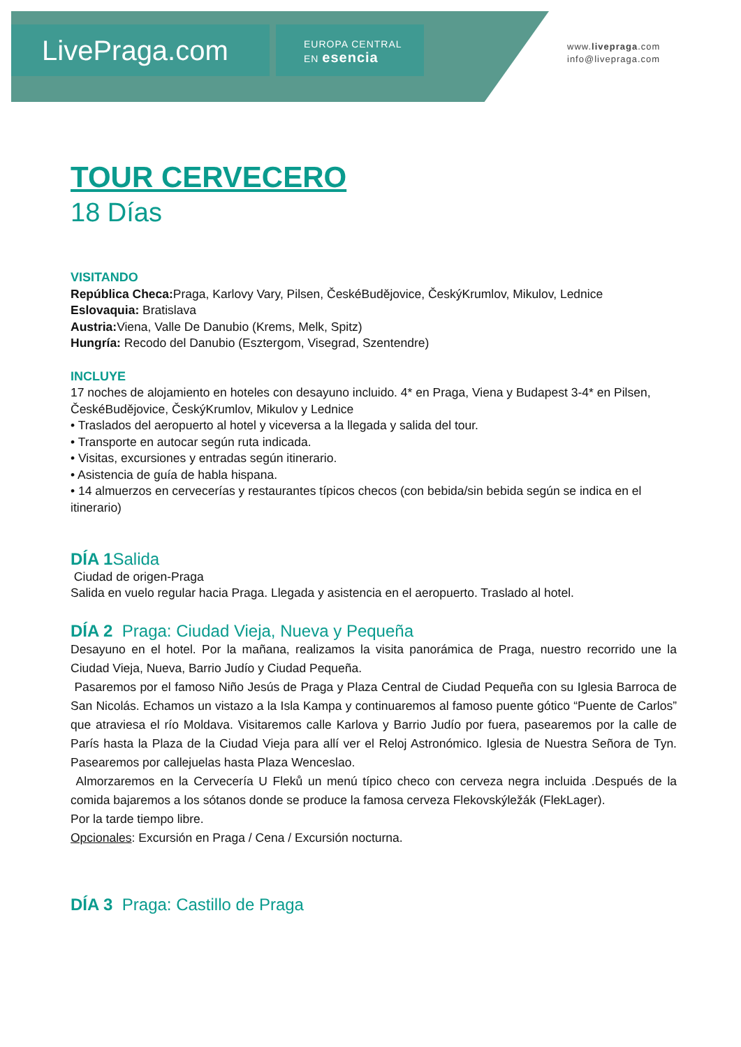LivePraga.com
EUROPA CENTRAL
EN esencia
www.livepraga.com
info@livepraga.com
TOUR CERVECERO
18 Días
VISITANDO
República Checa: Praga, Karlovy Vary, Pilsen, ČeskéBudějovice, ČeskýKrumlov, Mikulov, Lednice
Eslovaquia: Bratislava
Austria: Viena, Valle De Danubio (Krems, Melk, Spitz)
Hungría: Recodo del Danubio (Esztergom, Visegrad, Szentendre)
INCLUYE
17 noches de alojamiento en hoteles con desayuno incluido. 4* en Praga, Viena y Budapest 3-4* en Pilsen, ČeskéBudějovice, ČeskýKrumlov, Mikulov y Lednice
• Traslados del aeropuerto al hotel y viceversa a la llegada y salida del tour.
• Transporte en autocar según ruta indicada.
• Visitas, excursiones y entradas según itinerario.
• Asistencia de guía de habla hispana.
• 14 almuerzos en cervecerías y restaurantes típicos checos (con bebida/sin bebida según se indica en el itinerario)
DÍA 1 Salida
Ciudad de origen-Praga
Salida en vuelo regular hacia Praga. Llegada y asistencia en el aeropuerto. Traslado al hotel.
DÍA 2 Praga: Ciudad Vieja, Nueva y Pequeña
Desayuno en el hotel. Por la mañana, realizamos la visita panorámica de Praga, nuestro recorrido une la Ciudad Vieja, Nueva, Barrio Judío y Ciudad Pequeña.
Pasaremos por el famoso Niño Jesús de Praga y Plaza Central de Ciudad Pequeña con su Iglesia Barroca de San Nicolás. Echamos un vistazo a la Isla Kampa y continuaremos al famoso puente gótico “Puente de Carlos” que atraviesa el río Moldava. Visitaremos calle Karlova y Barrio Judío por fuera, pasearemos por la calle de París hasta la Plaza de la Ciudad Vieja para allí ver el Reloj Astronómico. Iglesia de Nuestra Señora de Tyn. Pasearemos por callejuelas hasta Plaza Wenceslao.
Almorzaremos en la Cervecería U Fleků un menú típico checo con cerveza negra incluida .Después de la comida bajaremos a los sótanos donde se produce la famosa cerveza Flekovskýležák (FlekLager).
Por la tarde tiempo libre.
Opcionales: Excursión en Praga / Cena / Excursión nocturna.
DÍA 3 Praga: Castillo de Praga